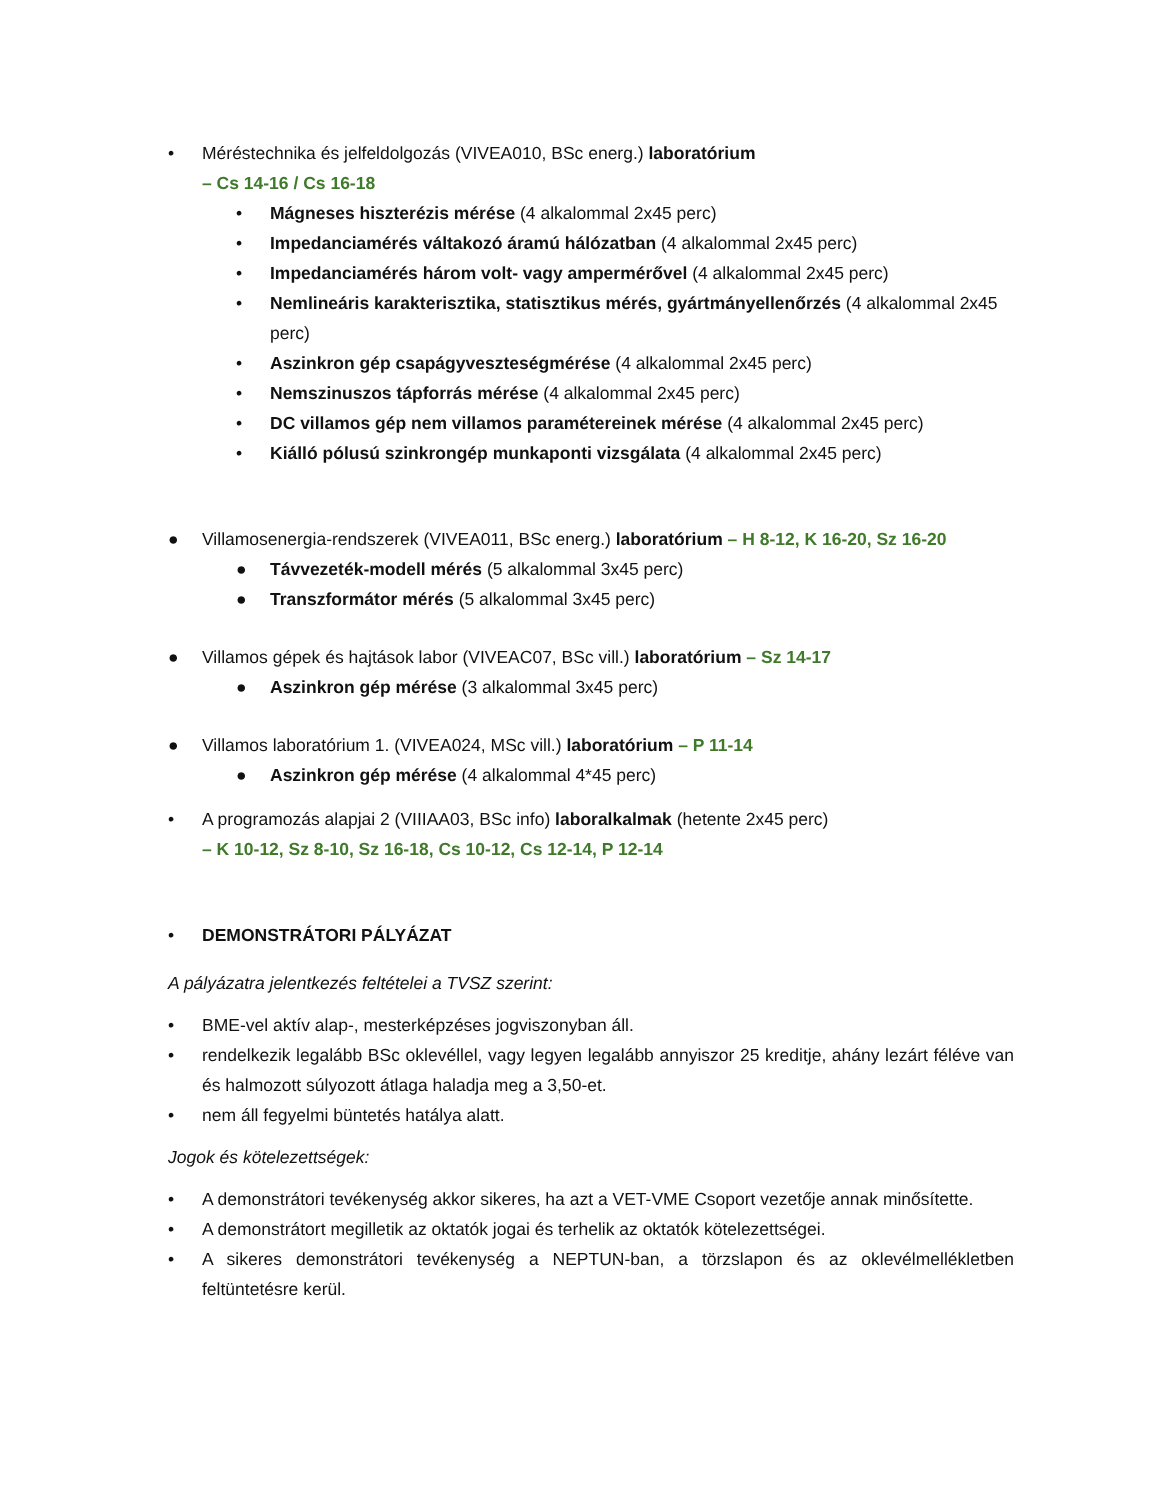• Méréstechnika és jelfeldolgozás (VIVEA010, BSc energ.) laboratórium
– Cs 14-16 / Cs 16-18
• Mágneses hiszterézis mérése (4 alkalommal 2x45 perc)
• Impedanciamérés váltakozó áramú hálózatban (4 alkalommal 2x45 perc)
• Impedanciamérés három volt- vagy ampermérővel (4 alkalommal 2x45 perc)
• Nemlineáris karakterisztika, statisztikus mérés, gyártmányellenőrzés (4 alkalommal 2x45 perc)
• Aszinkron gép csapágyveszteségmérése (4 alkalommal 2x45 perc)
• Nemszinuszos tápforrás mérése (4 alkalommal 2x45 perc)
• DC villamos gép nem villamos paramétereinek mérése (4 alkalommal 2x45 perc)
• Kiálló pólusú szinkrongép munkaponti vizsgálata (4 alkalommal 2x45 perc)
● Villamosenergia-rendszerek (VIVEA011, BSc energ.) laboratórium – H 8-12, K 16-20, Sz 16-20
● Távvezeték-modell mérés (5 alkalommal 3x45 perc)
● Transzformátor mérés (5 alkalommal 3x45 perc)
● Villamos gépek és hajtások labor (VIVEAC07, BSc vill.) laboratórium – Sz 14-17
● Aszinkron gép mérése (3 alkalommal 3x45 perc)
● Villamos laboratórium 1. (VIVEA024, MSc vill.) laboratórium – P 11-14
● Aszinkron gép mérése (4 alkalommal 4*45 perc)
• A programozás alapjai 2 (VIIIAA03, BSc info) laboralkalmak (hetente 2x45 perc)
– K 10-12, Sz 8-10, Sz 16-18, Cs 10-12, Cs 12-14, P 12-14
• DEMONSTRÁTORI PÁLYÁZAT
A pályázatra jelentkezés feltételei a TVSZ szerint:
• BME-vel aktív alap-, mesterképzéses jogviszonyban áll.
• rendelkezik legalább BSc oklevéllel, vagy legyen legalább annyiszor 25 kreditje, ahány lezárt féléve van és halmozott súlyozott átlaga haladja meg a 3,50-et.
• nem áll fegyelmi büntetés hatálya alatt.
Jogok és kötelezettségek:
• A demonstrátori tevékenység akkor sikeres, ha azt a VET-VME Csoport vezetője annak minősítette.
• A demonstrátort megilletik az oktatók jogai és terhelik az oktatók kötelezettségei.
• A sikeres demonstrátori tevékenység a NEPTUN-ban, a törzslapon és az oklevélmellékletben feltüntetésre kerül.